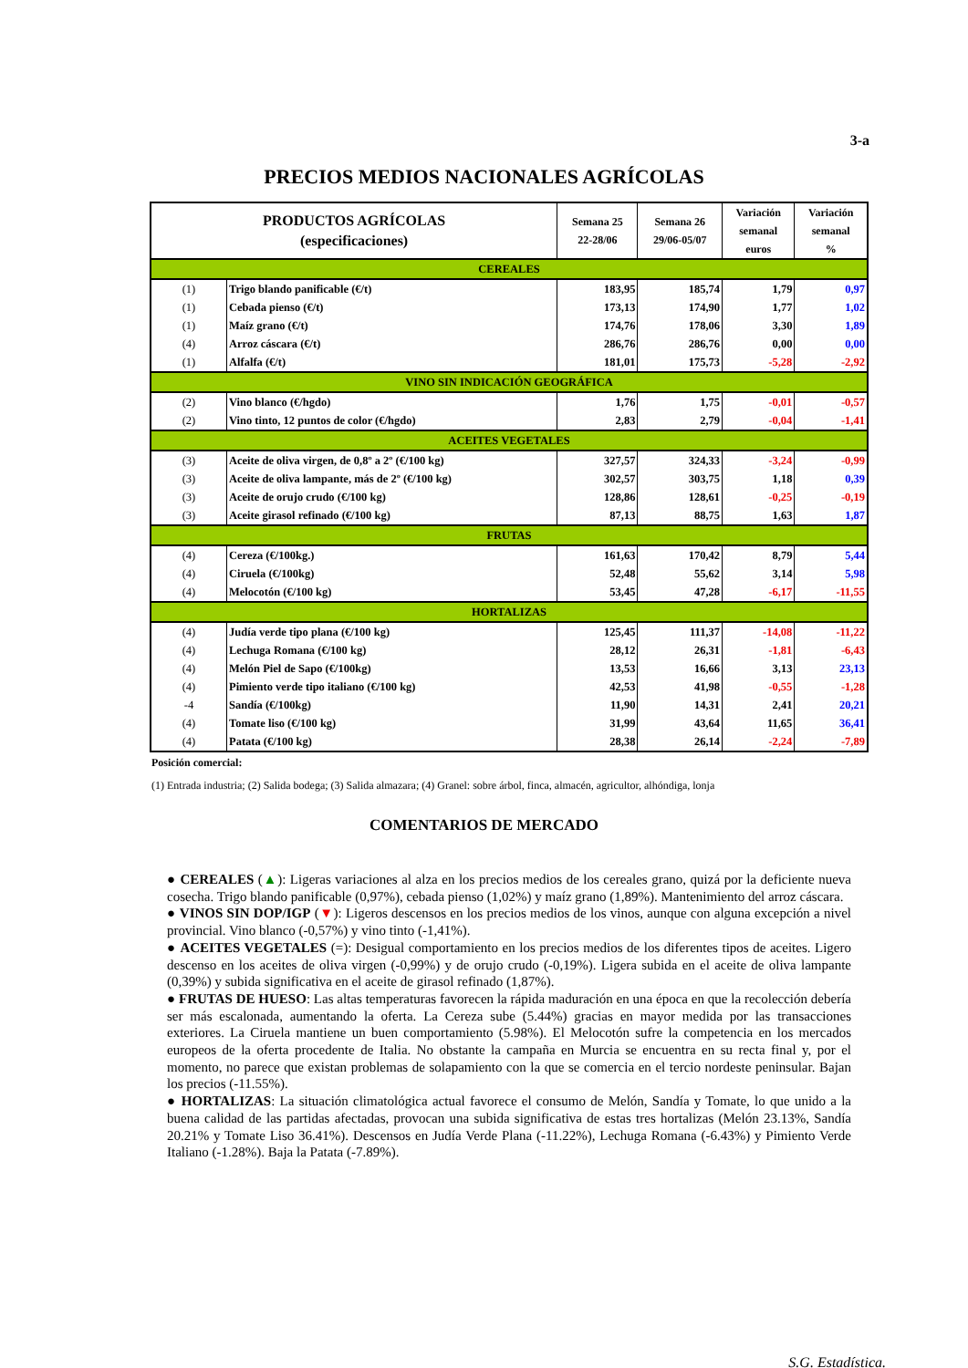3-a
PRECIOS MEDIOS NACIONALES AGRÍCOLAS
| PRODUCTOS AGRÍCOLAS (especificaciones) | | Semana 25 22-28/06 | Semana 26 29/06-05/07 | Variación semanal euros | Variación semanal % |
| --- | --- | --- | --- | --- | --- |
| CEREALES | | | | | |
| (1) | Trigo blando panificable (€/t) | 183,95 | 185,74 | 1,79 | 0,97 |
| (1) | Cebada pienso (€/t) | 173,13 | 174,90 | 1,77 | 1,02 |
| (1) | Maíz grano (€/t) | 174,76 | 178,06 | 3,30 | 1,89 |
| (4) | Arroz cáscara (€/t) | 286,76 | 286,76 | 0,00 | 0,00 |
| (1) | Alfalfa (€/t) | 181,01 | 175,73 | -5,28 | -2,92 |
| VINO SIN INDICACIÓN GEOGRÁFICA | | | | | |
| (2) | Vino blanco (€/hgdo) | 1,76 | 1,75 | -0,01 | -0,57 |
| (2) | Vino tinto, 12 puntos de color (€/hgdo) | 2,83 | 2,79 | -0,04 | -1,41 |
| ACEITES VEGETALES | | | | | |
| (3) | Aceite de oliva virgen, de 0,8º a 2º (€/100 kg) | 327,57 | 324,33 | -3,24 | -0,99 |
| (3) | Aceite de oliva lampante, más de 2º (€/100 kg) | 302,57 | 303,75 | 1,18 | 0,39 |
| (3) | Aceite de orujo crudo (€/100 kg) | 128,86 | 128,61 | -0,25 | -0,19 |
| (3) | Aceite girasol refinado (€/100 kg) | 87,13 | 88,75 | 1,63 | 1,87 |
| FRUTAS | | | | | |
| (4) | Cereza (€/100kg.) | 161,63 | 170,42 | 8,79 | 5,44 |
| (4) | Ciruela (€/100kg) | 52,48 | 55,62 | 3,14 | 5,98 |
| (4) | Melocotón (€/100 kg) | 53,45 | 47,28 | -6,17 | -11,55 |
| HORTALIZAS | | | | | |
| (4) | Judía verde tipo plana (€/100 kg) | 125,45 | 111,37 | -14,08 | -11,22 |
| (4) | Lechuga Romana (€/100 kg) | 28,12 | 26,31 | -1,81 | -6,43 |
| (4) | Melón Piel de Sapo (€/100kg) | 13,53 | 16,66 | 3,13 | 23,13 |
| (4) | Pimiento verde tipo italiano (€/100 kg) | 42,53 | 41,98 | -0,55 | -1,28 |
| -4 | Sandía (€/100kg) | 11,90 | 14,31 | 2,41 | 20,21 |
| (4) | Tomate liso (€/100 kg) | 31,99 | 43,64 | 11,65 | 36,41 |
| (4) | Patata (€/100 kg) | 28,38 | 26,14 | -2,24 | -7,89 |
Posición comercial:
(1) Entrada industria; (2) Salida bodega; (3) Salida almazara; (4) Granel: sobre árbol, finca, almacén, agricultor, alhóndiga, lonja
COMENTARIOS DE MERCADO
● CEREALES (▲): Ligeras variaciones al alza en los precios medios de los cereales grano, quizá por la deficiente nueva cosecha. Trigo blando panificable (0,97%), cebada pienso (1,02%) y maíz grano (1,89%). Mantenimiento del arroz cáscara.
● VINOS SIN DOP/IGP (▼): Ligeros descensos en los precios medios de los vinos, aunque con alguna excepción a nivel provincial. Vino blanco (-0,57%) y vino tinto (-1,41%).
● ACEITES VEGETALES (=): Desigual comportamiento en los precios medios de los diferentes tipos de aceites. Ligero descenso en los aceites de oliva virgen (-0,99%) y de orujo crudo (-0,19%). Ligera subida en el aceite de oliva lampante (0,39%) y subida significativa en el aceite de girasol refinado (1,87%).
● FRUTAS DE HUESO: Las altas temperaturas favorecen la rápida maduración en una época en que la recolección debería ser más escalonada, aumentando la oferta. La Cereza sube (5.44%) gracias en mayor medida por las transacciones exteriores. La Ciruela mantiene un buen comportamiento (5.98%). El Melocotón sufre la competencia en los mercados europeos de la oferta procedente de Italia. No obstante la campaña en Murcia se encuentra en su recta final y, por el momento, no parece que existan problemas de solapamiento con la que se comercia en el tercio nordeste peninsular. Bajan los precios (-11.55%).
● HORTALIZAS: La situación climatológica actual favorece el consumo de Melón, Sandía y Tomate, lo que unido a la buena calidad de las partidas afectadas, provocan una subida significativa de estas tres hortalizas (Melón 23.13%, Sandía 20.21% y Tomate Liso 36.41%). Descensos en Judía Verde Plana (-11.22%), Lechuga Romana (-6.43%) y Pimiento Verde Italiano (-1.28%). Baja la Patata (-7.89%).
S.G. Estadística.